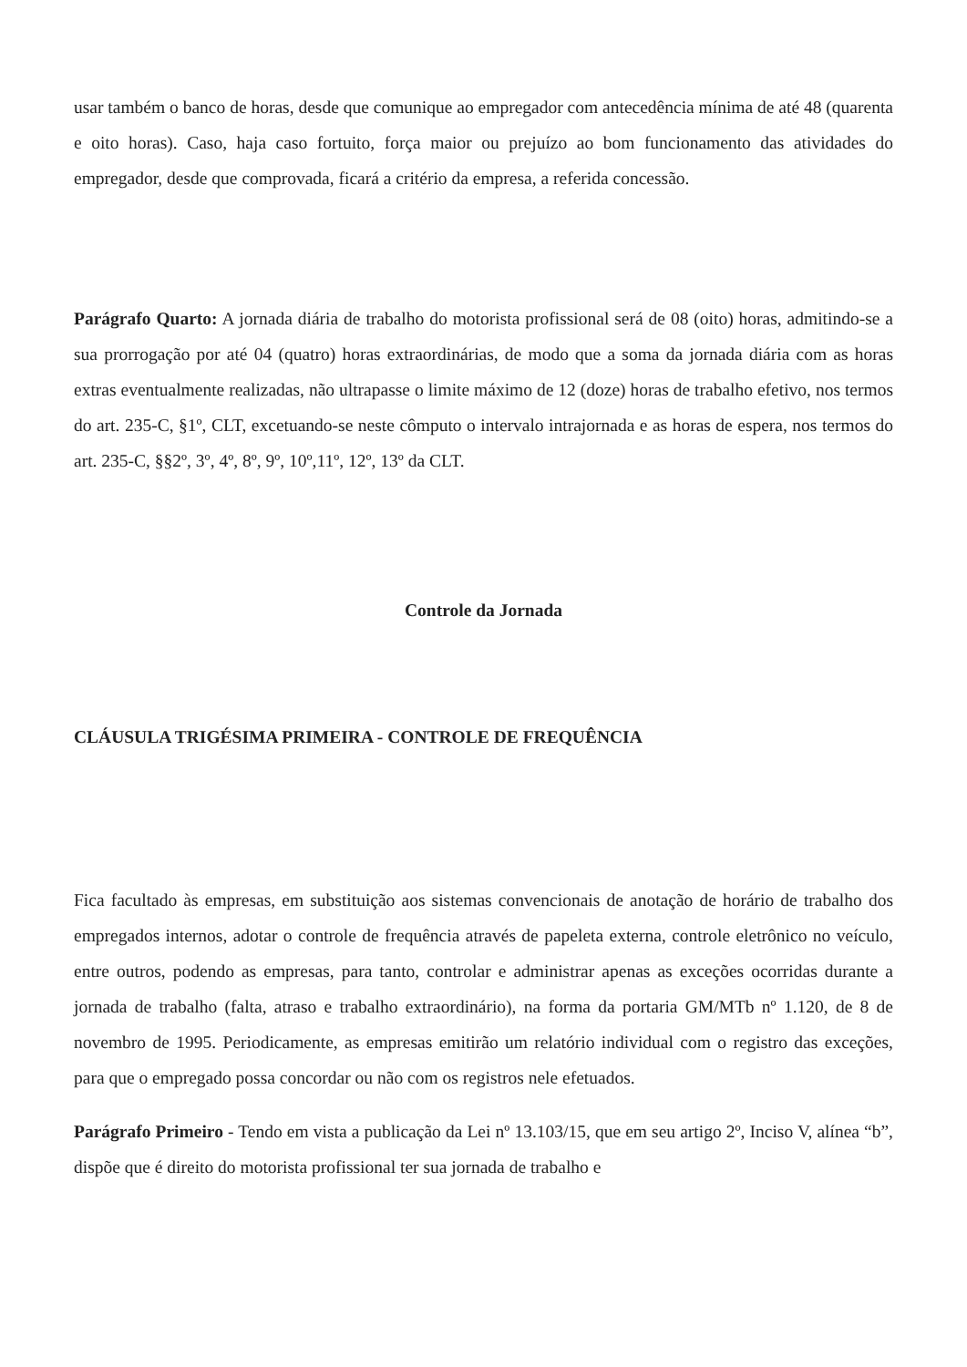usar também o banco de horas, desde que comunique ao empregador com antecedência mínima de até 48 (quarenta e oito horas). Caso, haja caso fortuito, força maior ou prejuízo ao bom funcionamento das atividades do empregador, desde que comprovada, ficará a critério da empresa, a referida concessão.
Parágrafo Quarto: A jornada diária de trabalho do motorista profissional será de 08 (oito) horas, admitindo-se a sua prorrogação por até 04 (quatro) horas extraordinárias, de modo que a soma da jornada diária com as horas extras eventualmente realizadas, não ultrapasse o limite máximo de 12 (doze) horas de trabalho efetivo, nos termos do art. 235-C, §1º, CLT, excetuando-se neste cômputo o intervalo intrajornada e as horas de espera, nos termos do art. 235-C, §§2º, 3º, 4º, 8º, 9º, 10º,11º, 12º, 13º da CLT.
Controle da Jornada
CLÁUSULA TRIGÉSIMA PRIMEIRA - CONTROLE DE FREQUÊNCIA
Fica facultado às empresas, em substituição aos sistemas convencionais de anotação de horário de trabalho dos empregados internos, adotar o controle de frequência através de papeleta externa, controle eletrônico no veículo, entre outros, podendo as empresas, para tanto, controlar e administrar apenas as exceções ocorridas durante a jornada de trabalho (falta, atraso e trabalho extraordinário), na forma da portaria GM/MTb nº 1.120, de 8 de novembro de 1995. Periodicamente, as empresas emitirão um relatório individual com o registro das exceções, para que o empregado possa concordar ou não com os registros nele efetuados.
Parágrafo Primeiro - Tendo em vista a publicação da Lei nº 13.103/15, que em seu artigo 2º, Inciso V, alínea “b”, dispõe que é direito do motorista profissional ter sua jornada de trabalho e